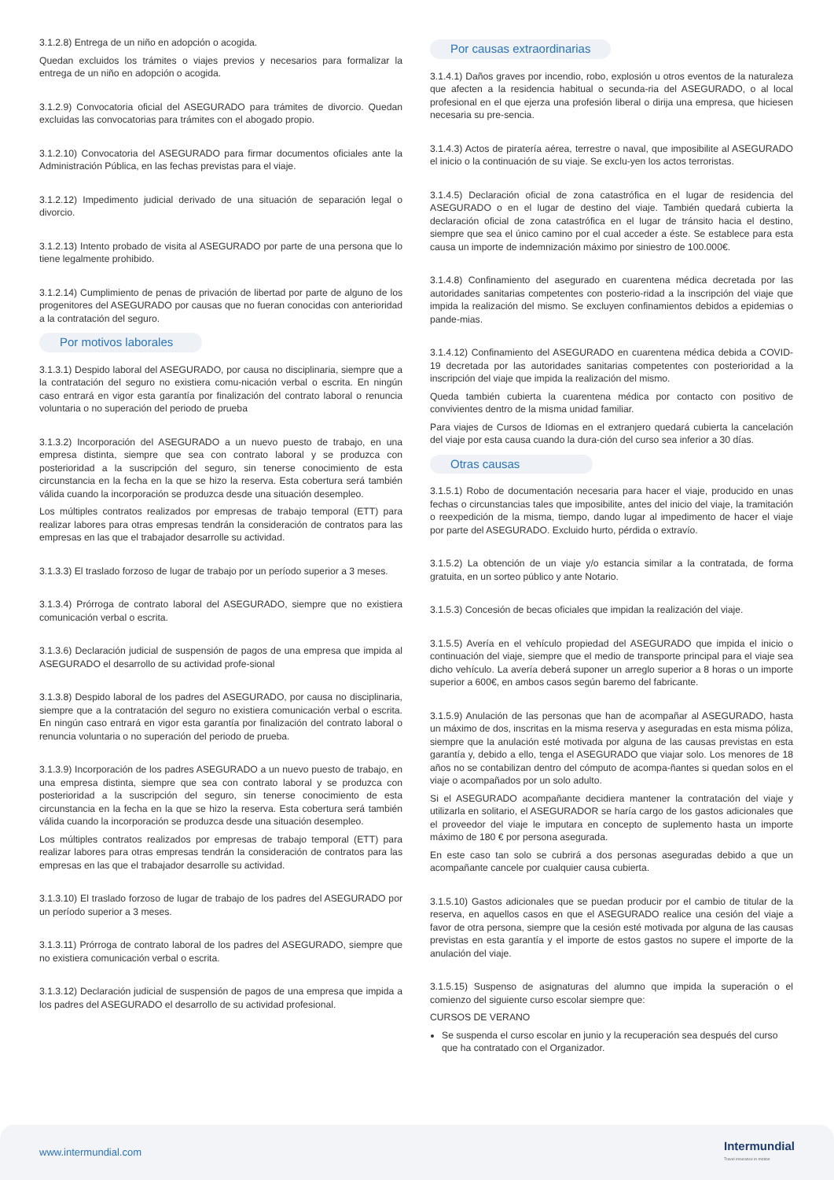3.1.2.8) Entrega de un niño en adopción o acogida.
Quedan excluidos los trámites o viajes previos y necesarios para formalizar la entrega de un niño en adopción o acogida.
3.1.2.9) Convocatoria oficial del ASEGURADO para trámites de divorcio. Quedan excluidas las convocatorias para trámites con el abogado propio.
3.1.2.10) Convocatoria del ASEGURADO para firmar documentos oficiales ante la Administración Pública, en las fechas previstas para el viaje.
3.1.2.12) Impedimento judicial derivado de una situación de separación legal o divorcio.
3.1.2.13) Intento probado de visita al ASEGURADO por parte de una persona que lo tiene legalmente prohibido.
3.1.2.14) Cumplimiento de penas de privación de libertad por parte de alguno de los progenitores del ASEGURADO por causas que no fueran conocidas con anterioridad a la contratación del seguro.
Por motivos laborales
3.1.3.1) Despido laboral del ASEGURADO, por causa no disciplinaria, siempre que a la contratación del seguro no existiera comu-nicación verbal o escrita. En ningún caso entrará en vigor esta garantía por finalización del contrato laboral o renuncia voluntaria o no superación del periodo de prueba
3.1.3.2) Incorporación del ASEGURADO a un nuevo puesto de trabajo, en una empresa distinta, siempre que sea con contrato laboral y se produzca con posterioridad a la suscripción del seguro, sin tenerse conocimiento de esta circunstancia en la fecha en la que se hizo la reserva. Esta cobertura será también válida cuando la incorporación se produzca desde una situación desempleo.
Los múltiples contratos realizados por empresas de trabajo temporal (ETT) para realizar labores para otras empresas tendrán la consideración de contratos para las empresas en las que el trabajador desarrolle su actividad.
3.1.3.3) El traslado forzoso de lugar de trabajo por un período superior a 3 meses.
3.1.3.4) Prórroga de contrato laboral del ASEGURADO, siempre que no existiera comunicación verbal o escrita.
3.1.3.6) Declaración judicial de suspensión de pagos de una empresa que impida al ASEGURADO el desarrollo de su actividad profe-sional
3.1.3.8) Despido laboral de los padres del ASEGURADO, por causa no disciplinaria, siempre que a la contratación del seguro no existiera comunicación verbal o escrita. En ningún caso entrará en vigor esta garantía por finalización del contrato laboral o renuncia voluntaria o no superación del periodo de prueba.
3.1.3.9) Incorporación de los padres ASEGURADO a un nuevo puesto de trabajo, en una empresa distinta, siempre que sea con contrato laboral y se produzca con posterioridad a la suscripción del seguro, sin tenerse conocimiento de esta circunstancia en la fecha en la que se hizo la reserva. Esta cobertura será también válida cuando la incorporación se produzca desde una situación desempleo.
Los múltiples contratos realizados por empresas de trabajo temporal (ETT) para realizar labores para otras empresas tendrán la consideración de contratos para las empresas en las que el trabajador desarrolle su actividad.
3.1.3.10) El traslado forzoso de lugar de trabajo de los padres del ASEGURADO por un período superior a 3 meses.
3.1.3.11) Prórroga de contrato laboral de los padres del ASEGURADO, siempre que no existiera comunicación verbal o escrita.
3.1.3.12) Declaración judicial de suspensión de pagos de una empresa que impida a los padres del ASEGURADO el desarrollo de su actividad profesional.
Por causas extraordinarias
3.1.4.1) Daños graves por incendio, robo, explosión u otros eventos de la naturaleza que afecten a la residencia habitual o secunda-ria del ASEGURADO, o al local profesional en el que ejerza una profesión liberal o dirija una empresa, que hiciesen necesaria su pre-sencia.
3.1.4.3) Actos de piratería aérea, terrestre o naval, que imposibilite al ASEGURADO el inicio o la continuación de su viaje. Se exclu-yen los actos terroristas.
3.1.4.5) Declaración oficial de zona catastrófica en el lugar de residencia del ASEGURADO o en el lugar de destino del viaje. También quedará cubierta la declaración oficial de zona catastrófica en el lugar de tránsito hacia el destino, siempre que sea el único camino por el cual acceder a éste. Se establece para esta causa un importe de indemnización máximo por siniestro de 100.000€.
3.1.4.8) Confinamiento del asegurado en cuarentena médica decretada por las autoridades sanitarias competentes con posterio-ridad a la inscripción del viaje que impida la realización del mismo. Se excluyen confinamientos debidos a epidemias o pande-mias.
3.1.4.12) Confinamiento del ASEGURADO en cuarentena médica debida a COVID-19 decretada por las autoridades sanitarias competentes con posterioridad a la inscripción del viaje que impida la realización del mismo.
Queda también cubierta la cuarentena médica por contacto con positivo de convivientes dentro de la misma unidad familiar.
Para viajes de Cursos de Idiomas en el extranjero quedará cubierta la cancelación del viaje por esta causa cuando la dura-ción del curso sea inferior a 30 días.
Otras causas
3.1.5.1) Robo de documentación necesaria para hacer el viaje, producido en unas fechas o circunstancias tales que imposibilite, antes del inicio del viaje, la tramitación o reexpedición de la misma, tiempo, dando lugar al impedimento de hacer el viaje por parte del ASEGURADO. Excluido hurto, pérdida o extravío.
3.1.5.2) La obtención de un viaje y/o estancia similar a la contratada, de forma gratuita, en un sorteo público y ante Notario.
3.1.5.3) Concesión de becas oficiales que impidan la realización del viaje.
3.1.5.5) Avería en el vehículo propiedad del ASEGURADO que impida el inicio o continuación del viaje, siempre que el medio de transporte principal para el viaje sea dicho vehículo. La avería deberá suponer un arreglo superior a 8 horas o un importe superior a 600€, en ambos casos según baremo del fabricante.
3.1.5.9) Anulación de las personas que han de acompañar al ASEGURADO, hasta un máximo de dos, inscritas en la misma reserva y aseguradas en esta misma póliza, siempre que la anulación esté motivada por alguna de las causas previstas en esta garantía y, debido a ello, tenga el ASEGURADO que viajar solo. Los menores de 18 años no se contabilizan dentro del cómputo de acompa-ñantes si quedan solos en el viaje o acompañados por un solo adulto.
Si el ASEGURADO acompañante decidiera mantener la contratación del viaje y utilizarla en solitario, el ASEGURADOR se haría cargo de los gastos adicionales que el proveedor del viaje le imputara en concepto de suplemento hasta un importe máximo de 180 € por persona asegurada.
En este caso tan solo se cubrirá a dos personas aseguradas debido a que un acompañante cancele por cualquier causa cubierta.
3.1.5.10) Gastos adicionales que se puedan producir por el cambio de titular de la reserva, en aquellos casos en que el ASEGURADO realice una cesión del viaje a favor de otra persona, siempre que la cesión esté motivada por alguna de las causas previstas en esta garantía y el importe de estos gastos no supere el importe de la anulación del viaje.
3.1.5.15) Suspenso de asignaturas del alumno que impida la superación o el comienzo del siguiente curso escolar siempre que:
CURSOS DE VERANO
Se suspenda el curso escolar en junio y la recuperación sea después del curso que ha contratado con el Organizador.
www.intermundial.com
Intermundial
Travel insurance in motion